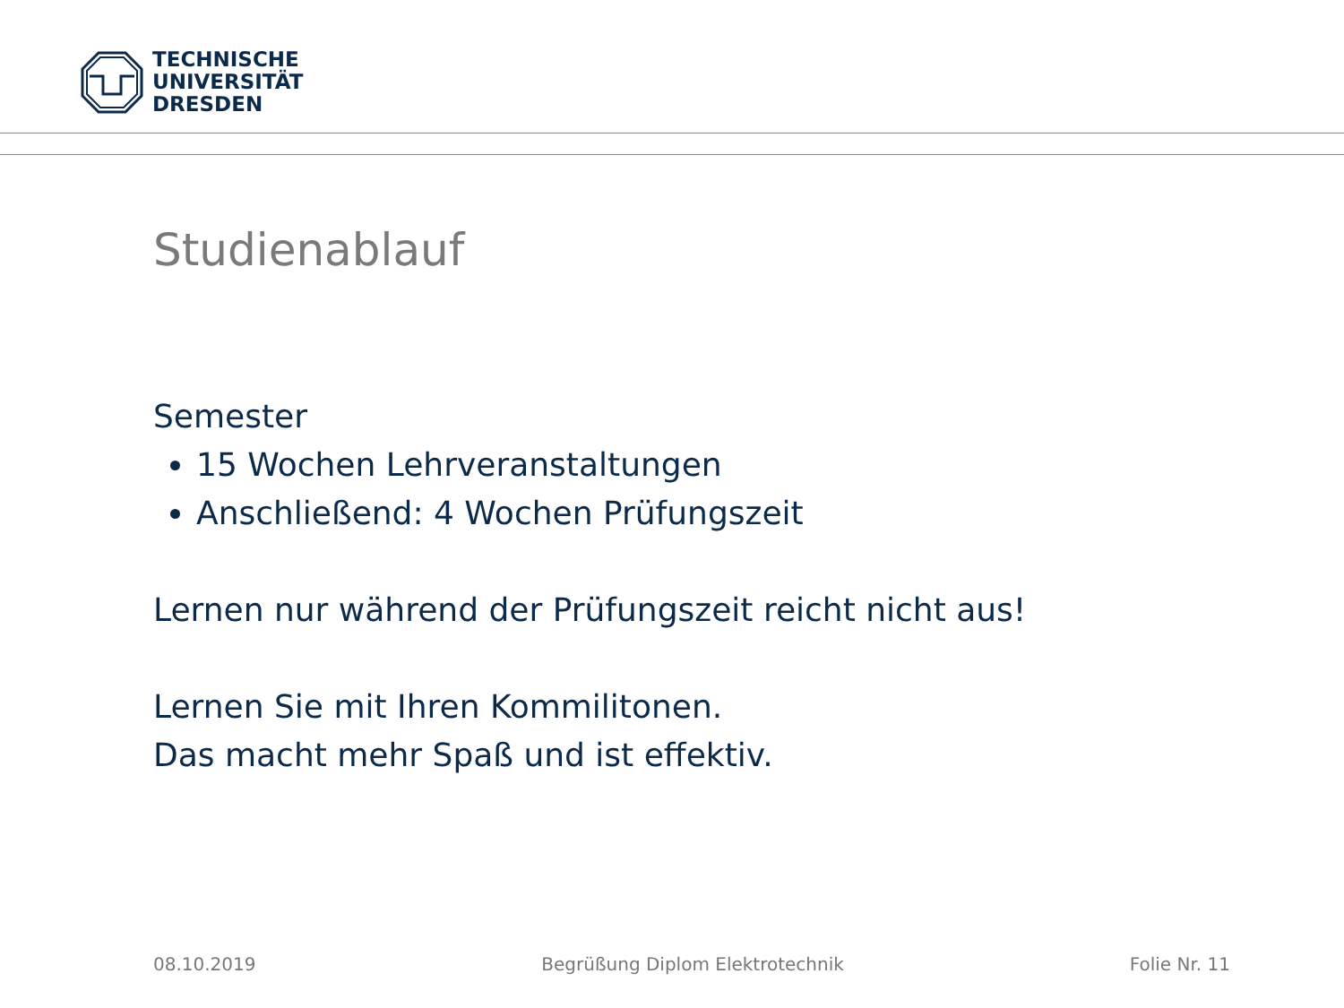TECHNISCHE
UNIVERSITÄT
DRESDEN
Studienablauf
Semester
15 Wochen Lehrveranstaltungen
Anschließend: 4 Wochen Prüfungszeit
Lernen nur während der Prüfungszeit reicht nicht aus!
Lernen Sie mit Ihren Kommilitonen.
Das macht mehr Spaß und ist effektiv.
08.10.2019 Begrüßung Diplom Elektrotechnik Folie Nr. 11